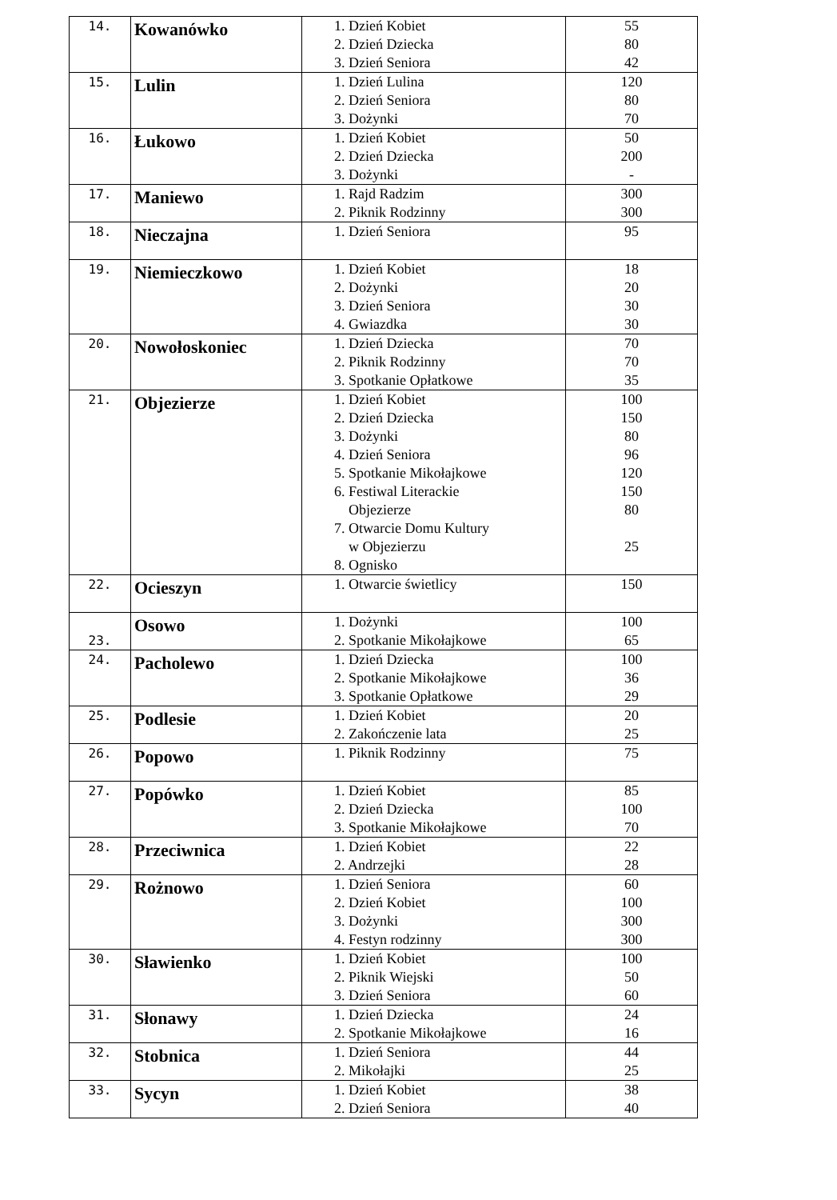| 14. | Kowanówko | 1. Dzień Kobiet 2. Dzień Dziecka 3. Dzień Seniora | 55 80 42 |
| 15. | Lulin | 1. Dzień Lulina 2. Dzień Seniora 3. Dożynki | 120 80 70 |
| 16. | Łukowo | 1. Dzień Kobiet 2. Dzień Dziecka 3. Dożynki | 50 200 - |
| 17. | Maniewo | 1. Rajd Radzim 2. Piknik Rodzinny | 300 300 |
| 18. | Nieczajna | 1. Dzień Seniora | 95 |
| 19. | Niemieczkowo | 1. Dzień Kobiet 2. Dożynki 3. Dzień Seniora 4. Gwiazdka | 18 20 30 30 |
| 20. | Nowołoskoniec | 1. Dzień Dziecka 2. Piknik Rodzinny 3. Spotkanie Opłatkowe | 70 70 35 |
| 21. | Objezierze | 1. Dzień Kobiet 2. Dzień Dziecka 3. Dożynki 4. Dzień Seniora 5. Spotkanie Mikołajkowe 6. Festiwal Literackie Objezierze 7. Otwarcie Domu Kultury w Objezierzu 8. Ognisko | 100 150 80 96 120 150 80 25 |
| 22. | Ocieszyn | 1. Otwarcie świetlicy | 150 |
| 23. | Osowo | 1. Dożynki 2. Spotkanie Mikołajkowe | 100 65 |
| 24. | Pacholewo | 1. Dzień Dziecka 2. Spotkanie Mikołajkowe 3. Spotkanie Opłatkowe | 100 36 29 |
| 25. | Podlesie | 1. Dzień Kobiet 2. Zakończenie lata | 20 25 |
| 26. | Popowo | 1. Piknik Rodzinny | 75 |
| 27. | Popówko | 1. Dzień Kobiet 2. Dzień Dziecka 3. Spotkanie Mikołajkowe | 85 100 70 |
| 28. | Przeciwnica | 1. Dzień Kobiet 2. Andrzejki | 22 28 |
| 29. | Rożnowo | 1. Dzień Seniora 2. Dzień Kobiet 3. Dożynki 4. Festyn rodzinny | 60 100 300 300 |
| 30. | Sławienko | 1. Dzień Kobiet 2. Piknik Wiejski 3. Dzień Seniora | 100 50 60 |
| 31. | Słonawy | 1. Dzień Dziecka 2. Spotkanie Mikołajkowe | 24 16 |
| 32. | Stobnica | 1. Dzień Seniora 2. Mikołajki | 44 25 |
| 33. | Sycyn | 1. Dzień Kobiet 2. Dzień Seniora | 38 40 |